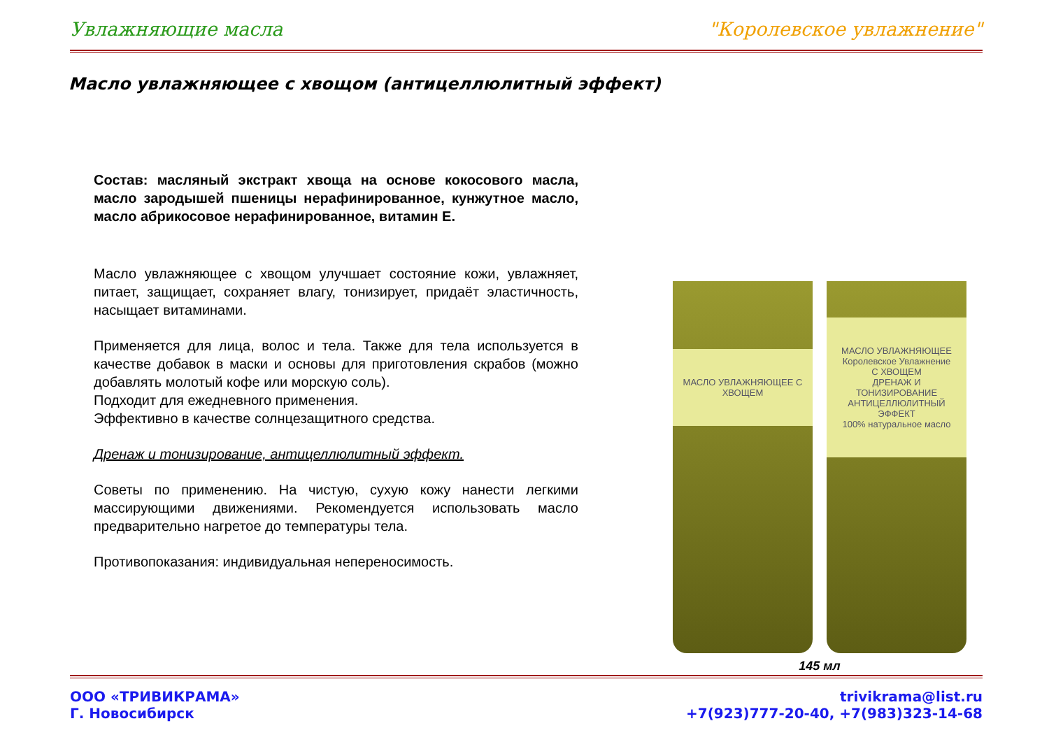Увлажняющие масла "Королевское увлажнение"
Масло увлажняющее с хвощом (антицеллюлитный эффект)
Состав: масляный экстракт хвоща на основе кокосового масла, масло зародышей пшеницы нерафинированное, кунжутное масло, масло абрикосовое нерафинированное, витамин Е.
Масло увлажняющее с хвощом улучшает состояние кожи, увлажняет, питает, защищает, сохраняет влагу, тонизирует, придаёт эластичность, насыщает витаминами.
Применяется для лица, волос и тела. Также для тела используется в качестве добавок в маски и основы для приготовления скрабов (можно добавлять молотый кофе или морскую соль).
Подходит для ежедневного применения.
Эффективно в качестве солнцезащитного средства.
Дренаж и тонизирование, антицеллюлитный эффект.
Советы по применению. На чистую, сухую кожу нанести легкими массирующими движениями. Рекомендуется использовать масло предварительно нагретое до температуры тела.
Противопоказания: индивидуальная непереносимость.
МАСЛО УВЛАЖНЯЮЩЕЕ С ХВОЩЕМ
МАСЛО УВЛАЖНЯЮЩЕЕ
Королевское Увлажнение
С ХВОЩЕМ
ДРЕНАЖ И ТОНИЗИРОВАНИЕ АНТИЦЕЛЛЮЛИТНЫЙ ЭФФЕКТ
100% натуральное масло
145 мл
ООО «ТРИВИКРАМА»
Г. Новосибирск
trivikrama@list.ru
+7(923)777-20-40, +7(983)323-14-68